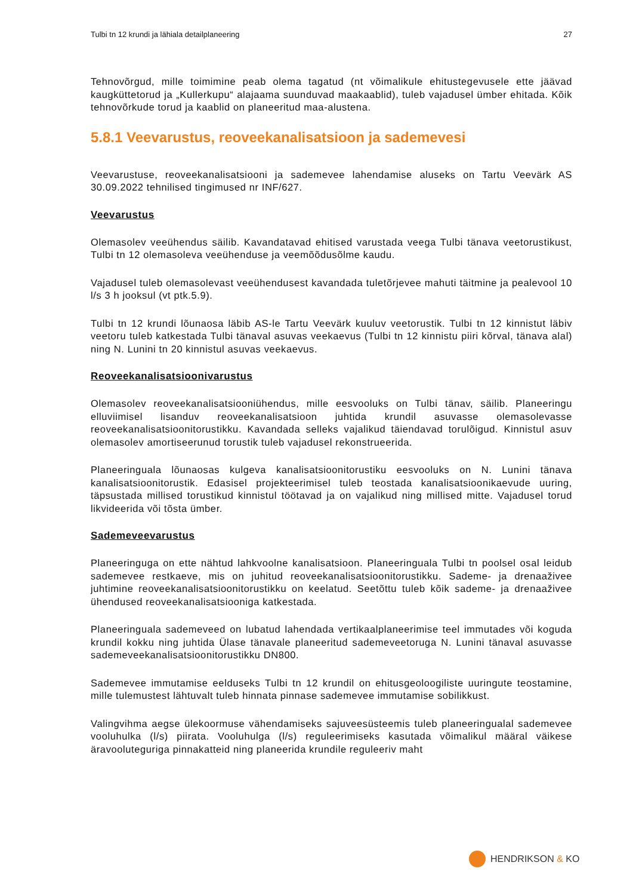Tulbi tn 12 krundi ja lähiala detailplaneering 27
Tehnovõrgud, mille toimimine peab olema tagatud (nt võimalikule ehitustegevusele ette jäävad kaugküttetorud ja „Kullerkupu“ alajaama suunduvad maakaablid), tuleb vajadusel ümber ehitada. Kõik tehnovõrkude torud ja kaablid on planeeritud maa-alustena.
5.8.1 Veevarustus, reoveekanalisatsioon ja sademevesi
Veevarustuse, reoveekanalisatsiooni ja sademevee lahendamise aluseks on Tartu Veevärk AS 30.09.2022 tehnilised tingimused nr INF/627.
Veevarustus
Olemasolev veeühendus säilib. Kavandatavad ehitised varustada veega Tulbi tänava veetorustikust, Tulbi tn 12 olemasoleva veeühenduse ja veemõõdusõlme kaudu.
Vajadusel tuleb olemasolevast veeühendusest kavandada tuletõrjevee mahuti täitmine ja pealevool 10 l/s 3 h jooksul (vt ptk.5.9).
Tulbi tn 12 krundi lõunaosa läbib AS-le Tartu Veevärk kuuluv veetorustik. Tulbi tn 12 kinnistut läbiv veetoru tuleb katkestada Tulbi tänaval asuvas veekaevus (Tulbi tn 12 kinnistu piiri kõrval, tänava alal) ning N. Lunini tn 20 kinnistul asuvas veekaevus.
Reoveekanalisatsioonivarustus
Olemasolev reoveekanalisatsiooniühendus, mille eesvooluks on Tulbi tänav, säilib. Planeeringu elluviimisel lisanduv reoveekanalisatsioon juhtida krundil asuvasse olemasolevasse reoveekanalisatsioonitorustikku. Kavandada selleks vajalikud täiendavad torulõigud. Kinnistul asuv olemasolev amortiseerunud torustik tuleb vajadusel rekonstrueerida.
Planeeringuala lõunaosas kulgeva kanalisatsioonitorustiku eesvooluks on N. Lunini tänava kanalisatsioonitorustik. Edasisel projekteerimisel tuleb teostada kanalisatsioonikaevude uuring, täpsustada millised torustikud kinnistul töötavad ja on vajalikud ning millised mitte. Vajadusel torud likvideerida või tõsta ümber.
Sademeveevarustus
Planeeringuga on ette nähtud lahkvoolne kanalisatsioon. Planeeringuala Tulbi tn poolsel osal leidub sademevee restkaeve, mis on juhitud reoveekanalisatsioonitorustikku. Sademe- ja drenaaživee juhtimine reoveekanalisatsioonitorustikku on keelatud. Seetõttu tuleb kõik sademe- ja drenaaživee ühendused reoveekanalisatsiooniga katkestada.
Planeeringuala sademeveed on lubatud lahendada vertikaalplaneerimise teel immutades või koguda krundil kokku ning juhtida Ülase tänavale planeeritud sademeveetoruga N. Lunini tänaval asuvasse sademeveekanalisatsioonitorustikku DN800.
Sademevee immutamise eelduseks Tulbi tn 12 krundil on ehitusgeoloogiliste uuringute teostamine, mille tulemustest lähtuvalt tuleb hinnata pinnase sademevee immutamise sobilikkust.
Valingvihma aegse ülekoormuse vähendamiseks sajuveesüsteemis tuleb planeeringualal sademevee vooluhulka (l/s) piirata. Vooluhulga (l/s) reguleerimiseks kasutada võimalikul määral väikese äravooluteguriga pinnakatteid ning planeerida krundile reguleeriv maht
HENDRIKSON & KO